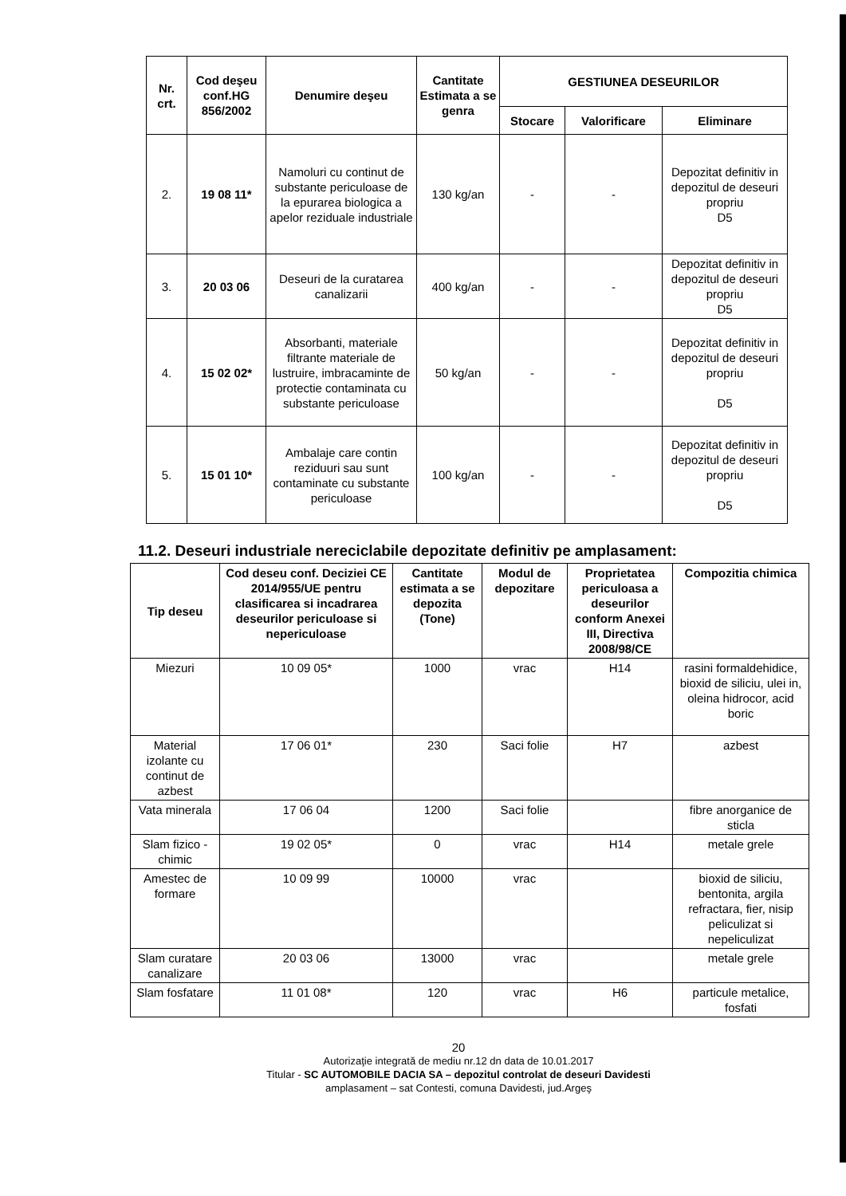| Nr. crt. | Cod deşeu conf.HG 856/2002 | Denumire deşeu | Cantitate Estimata a se genra | GESTIUNEA DESEURILOR | | |
| --- | --- | --- | --- | --- | --- | --- |
| | | | | Stocare | Valorificare | Eliminare |
| 2. | 19 08 11* | Namoluri cu continut de substante periculoase de la epurarea biologica a apelor reziduale industriale | 130 kg/an | - | - | Depozitat definitiv in depozitul de deseuri propriu D5 |
| 3. | 20 03 06 | Deseuri de la curatarea canalizarii | 400 kg/an | - | - | Depozitat definitiv in depozitul de deseuri propriu D5 |
| 4. | 15 02 02* | Absorbanti, materiale filtrante materiale de lustruire, imbracaminte de protectie contaminata cu substante periculoase | 50 kg/an | - | - | Depozitat definitiv in depozitul de deseuri propriu D5 |
| 5. | 15 01 10* | Ambalaje care contin reziduuri sau sunt contaminate cu substante periculoase | 100 kg/an | - | - | Depozitat definitiv in depozitul de deseuri propriu D5 |
11.2. Deseuri industriale nereciclabile depozitate definitiv pe amplasament:
| Tip deseu | Cod deseu conf. Deciziei CE 2014/955/UE pentru clasificarea si incadrarea deseurilor periculoase si nepericuloase | Cantitate estimata a se depozita (Tone) | Modul de depozitare | Proprietatea periculoasa a deseurilor conform Anexei III, Directiva 2008/98/CE | Compozitia chimica |
| --- | --- | --- | --- | --- | --- |
| Miezuri | 10 09 05* | 1000 | vrac | H14 | rasini formaldehidice, bioxid de siliciu, ulei in, oleina hidrocor, acid boric |
| Material izolante cu continut de azbest | 17 06 01* | 230 | Saci folie | H7 | azbest |
| Vata minerala | 17 06 04 | 1200 | Saci folie | | fibre anorganice de sticla |
| Slam fizico - chimic | 19 02 05* | 0 | vrac | H14 | metale grele |
| Amestec de formare | 10 09 99 | 10000 | vrac | | bioxid de siliciu, bentonita, argila refractara, fier, nisip peliculizat si nepeliculizat |
| Slam curatare canalizare | 20 03 06 | 13000 | vrac | | metale grele |
| Slam fosfatare | 11 01 08* | 120 | vrac | H6 | particule metalice, fosfati |
20
Autorizaţie integrată de mediu nr.12 dn data de 10.01.2017
Titular - SC AUTOMOBILE DACIA SA – depozitul controlat de deseuri Davidesti
amplasament – sat Contesti, comuna Davidesti, jud.Argeş